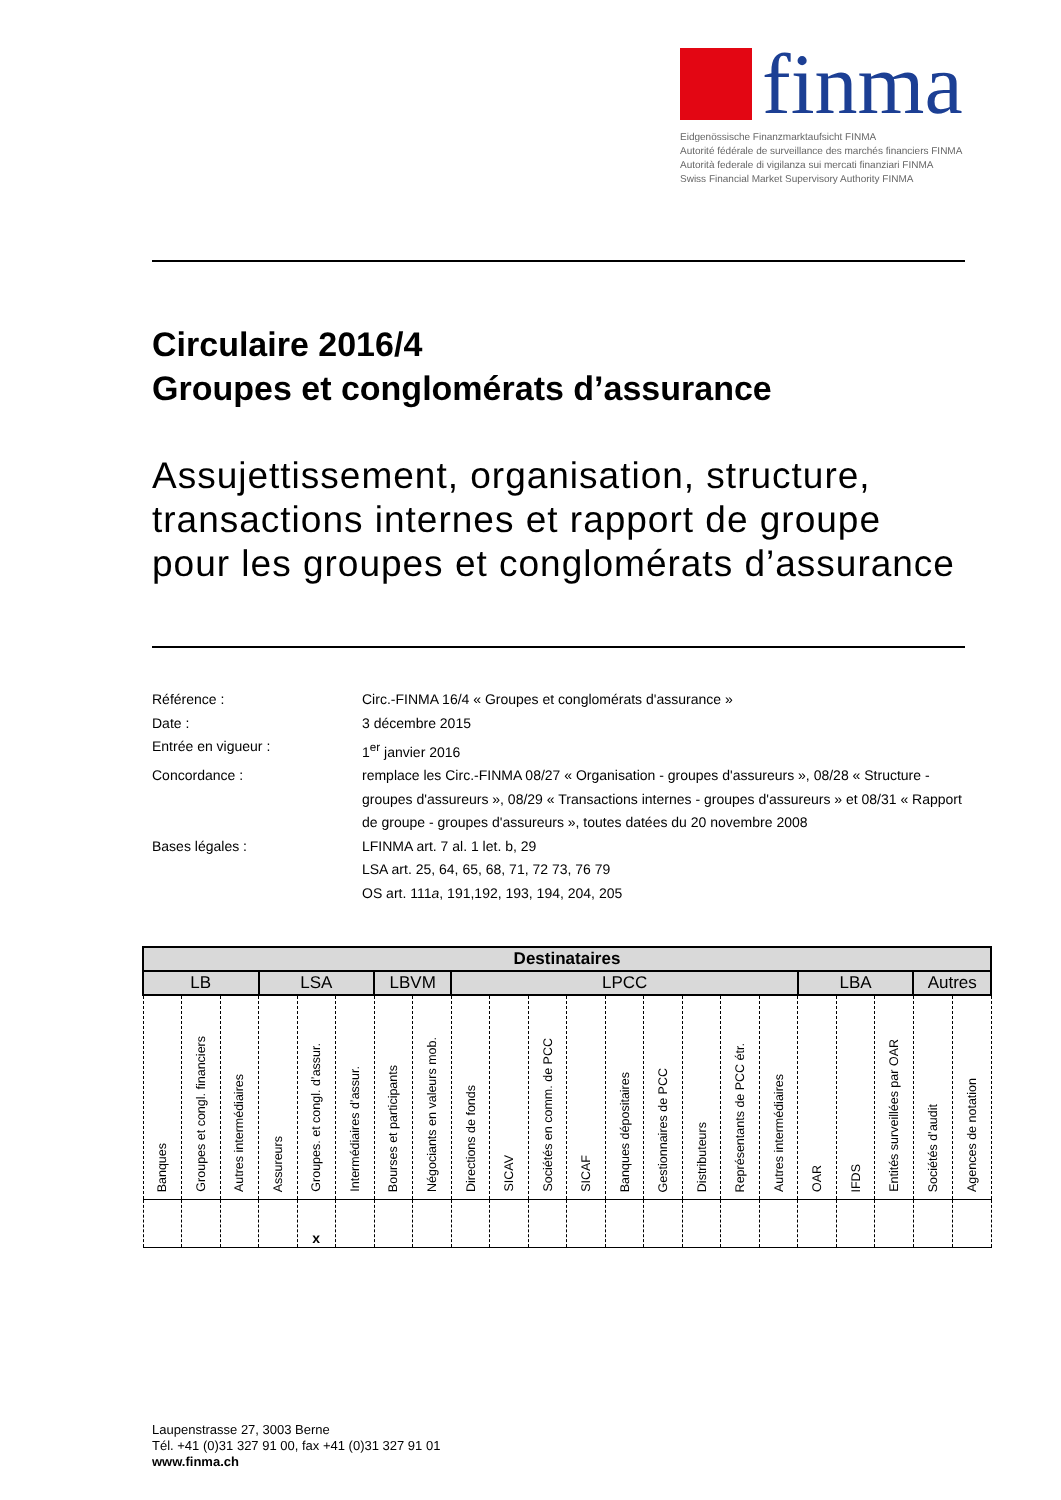finma
Eidgenössische Finanzmarktaufsicht FINMA
Autorité fédérale de surveillance des marchés financiers FINMA
Autorità federale di vigilanza sui mercati finanziari FINMA
Swiss Financial Market Supervisory Authority FINMA
Circulaire 2016/4
Groupes et conglomérats d’assurance
Assujettissement, organisation, structure, transactions internes et rapport de groupe pour les groupes et conglomérats d’assurance
| Référence : | Circ.-FINMA 16/4 « Groupes et conglomérats d'assurance » |
| Date : | 3 décembre 2015 |
| Entrée en vigueur : | 1<sup>er</sup> janvier 2016 |
| Concordance : | remplace les Circ.-FINMA 08/27 « Organisation - groupes d'assureurs », 08/28 « Structure - groupes d'assureurs », 08/29 « Transactions internes - groupes d'assureurs » et 08/31 « Rapport de groupe - groupes d'assureurs », toutes datées du 20 novembre 2008 |
| Bases légales : | LFINMA art. 7 al. 1 let. b, 29 LSA art. 25, 64, 65, 68, 71, 72 73, 76 79 OS art. 111 a , 191,192, 193, 194, 204, 205 |
| Destinataires | | | | | | | | | | | | | | | | | | | | | |
| --- | --- | --- | --- | --- | --- | --- | --- | --- | --- | --- | --- | --- | --- | --- | --- | --- | --- | --- | --- | --- | --- |
| LB | | | LSA | | | LBVM | | LPCC | | | | | | | | | LBA | | | Autres | |
| Banques | Groupes et congl. financiers | Autres intermédiaires | Assureurs | Groupes. et congl. d’assur. | Intermédiaires d’assur. | Bourses et participants | Négociants en valeurs mob. | Directions de fonds | SICAV | Sociétés en comm. de PCC | SICAF | Banques dépositaires | Gestionnaires de PCC | Distributeurs | Représentants de PCC étr. | Autres intermédiaires | OAR | IFDS | Entités surveillées par OAR | Sociétés d’audit | Agences de notation |
| | | | | x | | | | | | | | | | | | | | | | | |
Laupenstrasse 27, 3003 Berne
Tél. +41 (0)31 327 91 00, fax +41 (0)31 327 91 01
www.finma.ch